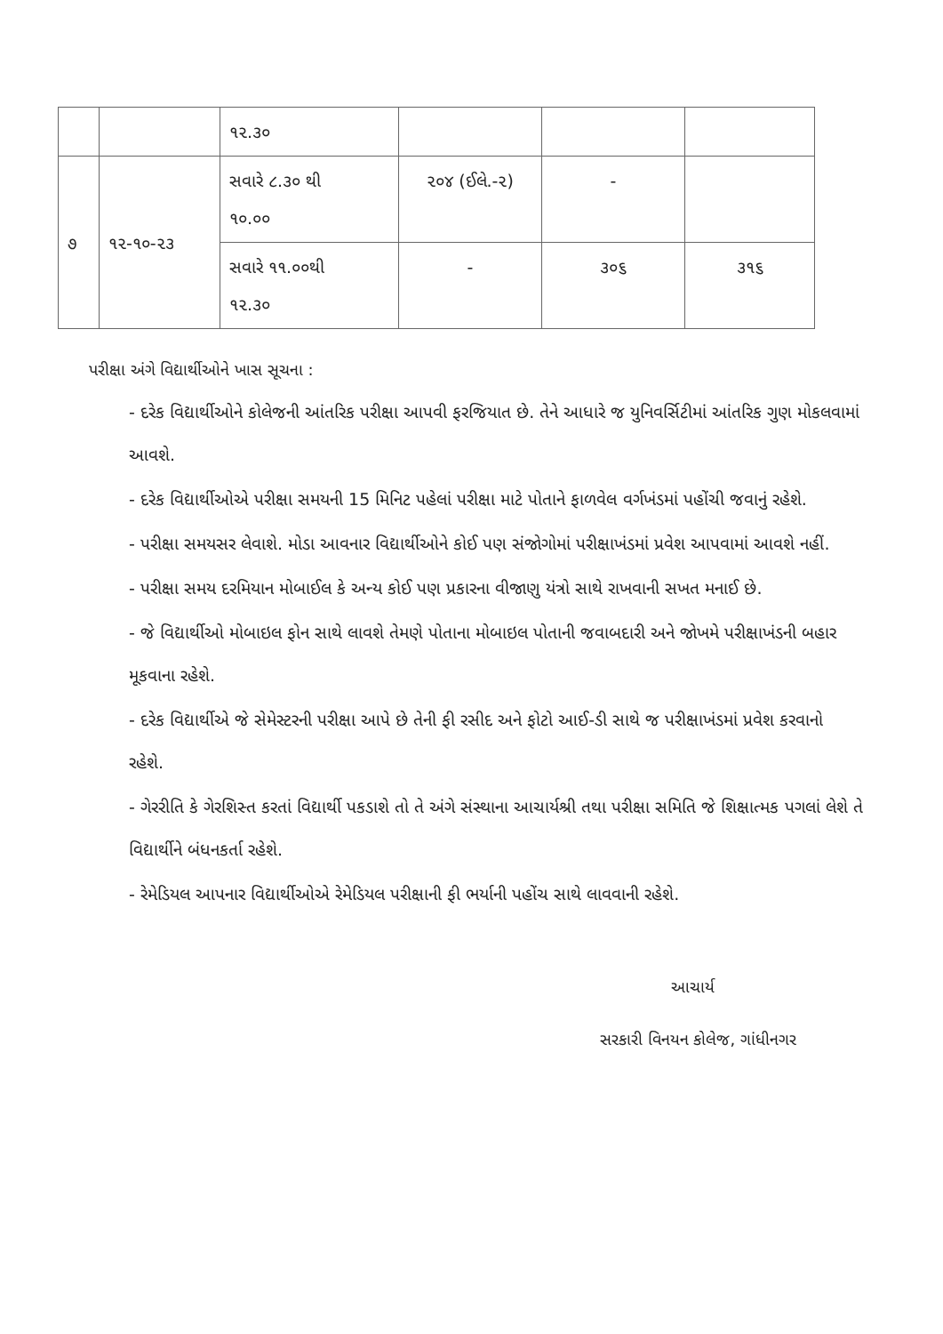| | | ૧૨.૩૦ | | | |
| ૭ | ૧૨-૧૦-૨૩ | સવારે ૮.૩૦ થી ૧૦.૦૦ | ૨૦૪ (ઈલે.-૨) | - | |
| | | સવારે ૧૧.૦૦થી ૧૨.૩૦ | - | ૩૦૬ | ૩૧૬ |
પરીક્ષા અંગે વિદ્યાર્થીઓને ખાસ સૂચના :
- દરેક વિદ્યાર્થીઓને કોલેજની આંતરિક પરીક્ષા આપવી ફરજિયાત છે. તેને આધારે જ યુનિવર્સિટીમાં આંતરિક ગુણ મોકલવામાં આવશે.
- દરેક વિદ્યાર્થીઓએ પરીક્ષા સમયની 15 મિનિટ પહેલાં પરીક્ષા માટે પોતાને ફાળવેલ વર્ગખંડમાં પહોંચી જવાનું રહેશે.
- પરીક્ષા સમયસર લેવાશે. મોડા આવનાર વિદ્યાર્થીઓને કોઈ પણ સંજોગોમાં પરીક્ષાખંડમાં પ્રવેશ આપવામાં આવશે નહીં.
- પરીક્ષા સમય દરમિયાન મોબાઈલ કે અન્ય કોઈ પણ પ્રકારના વીજાણુ યંત્રો સાથે રાખવાની સખત મનાઈ છે.
- જે વિદ્યાર્થીઓ મોબાઇલ ફોન સાથે લાવશે તેમણે પોતાના મોબાઇલ પોતાની જવાબદારી અને જોખમે પરીક્ષાખંડની બહાર મૂકવાના રહેશે.
- દરેક વિદ્યાર્થીએ જે સેમેસ્ટરની પરીક્ષા આપે છે તેની ફી રસીદ અને ફોટો આઈ-ડી સાથે જ પરીક્ષાખંડમાં પ્રવેશ કરવાનો રહેશે.
- ગેરરીતિ કે ગેરશિસ્ત કરતાં વિદ્યાર્થી પકડાશે તો તે અંગે સંસ્થાના આચાર્યશ્રી તથા પરીક્ષા સમિતિ જે શિક્ષાત્મક પગલાં લેશે તે વિદ્યાર્થીને બંધનકર્તા રહેશે.
- રેમેડિયલ આપનાર વિદ્યાર્થીઓએ રેમેડિયલ પરીક્ષાની ફી ભર્યાની પહોંચ સાથે લાવવાની રહેશે.
આચાર્ય
સરકારી વિનયન કોલેજ, ગાંધીનગર